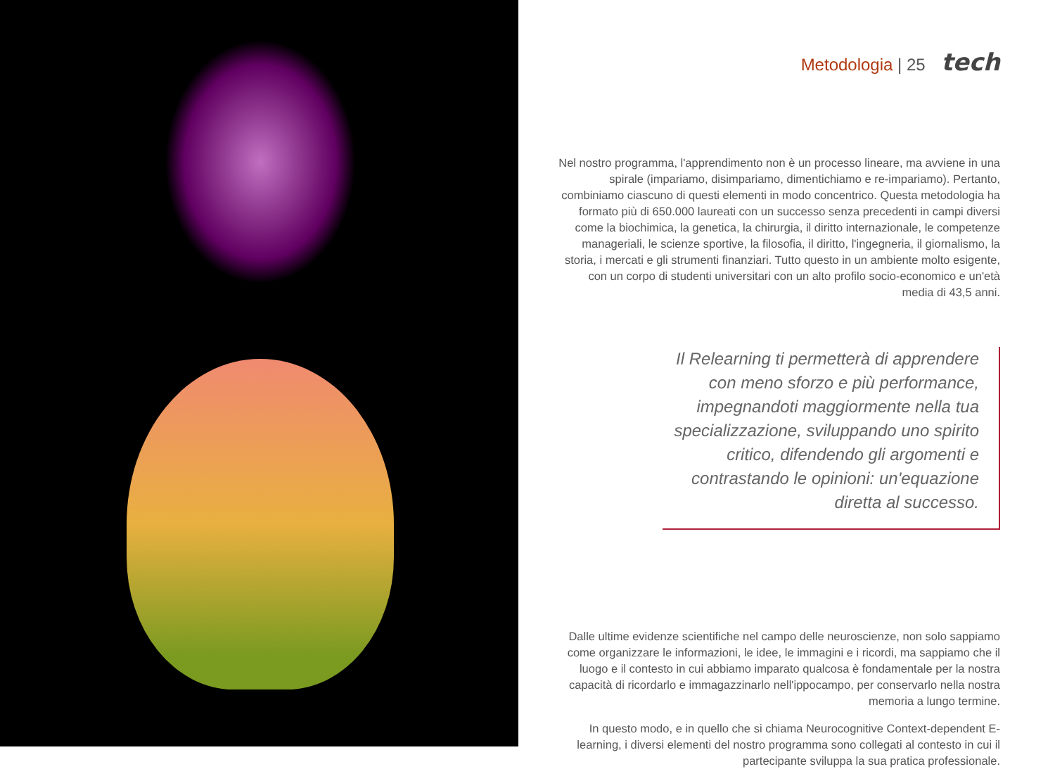Metodologia | 25 tech
Nel nostro programma, l'apprendimento non è un processo lineare, ma avviene in una spirale (impariamo, disimpariamo, dimentichiamo e re-impariamo). Pertanto, combiniamo ciascuno di questi elementi in modo concentrico. Questa metodologia ha formato più di 650.000 laureati con un successo senza precedenti in campi diversi come la biochimica, la genetica, la chirurgia, il diritto internazionale, le competenze manageriali, le scienze sportive, la filosofia, il diritto, l'ingegneria, il giornalismo, la storia, i mercati e gli strumenti finanziari. Tutto questo in un ambiente molto esigente, con un corpo di studenti universitari con un alto profilo socio-economico e un'età media di 43,5 anni.
Il Relearning ti permetterà di apprendere con meno sforzo e più performance, impegnandoti maggiormente nella tua specializzazione, sviluppando uno spirito critico, difendendo gli argomenti e contrastando le opinioni: un'equazione diretta al successo.
Dalle ultime evidenze scientifiche nel campo delle neuroscienze, non solo sappiamo come organizzare le informazioni, le idee, le immagini e i ricordi, ma sappiamo che il luogo e il contesto in cui abbiamo imparato qualcosa è fondamentale per la nostra capacità di ricordarlo e immagazzinarlo nell'ippocampo, per conservarlo nella nostra memoria a lungo termine.
In questo modo, e in quello che si chiama Neurocognitive Context-dependent E-learning, i diversi elementi del nostro programma sono collegati al contesto in cui il partecipante sviluppa la sua pratica professionale.